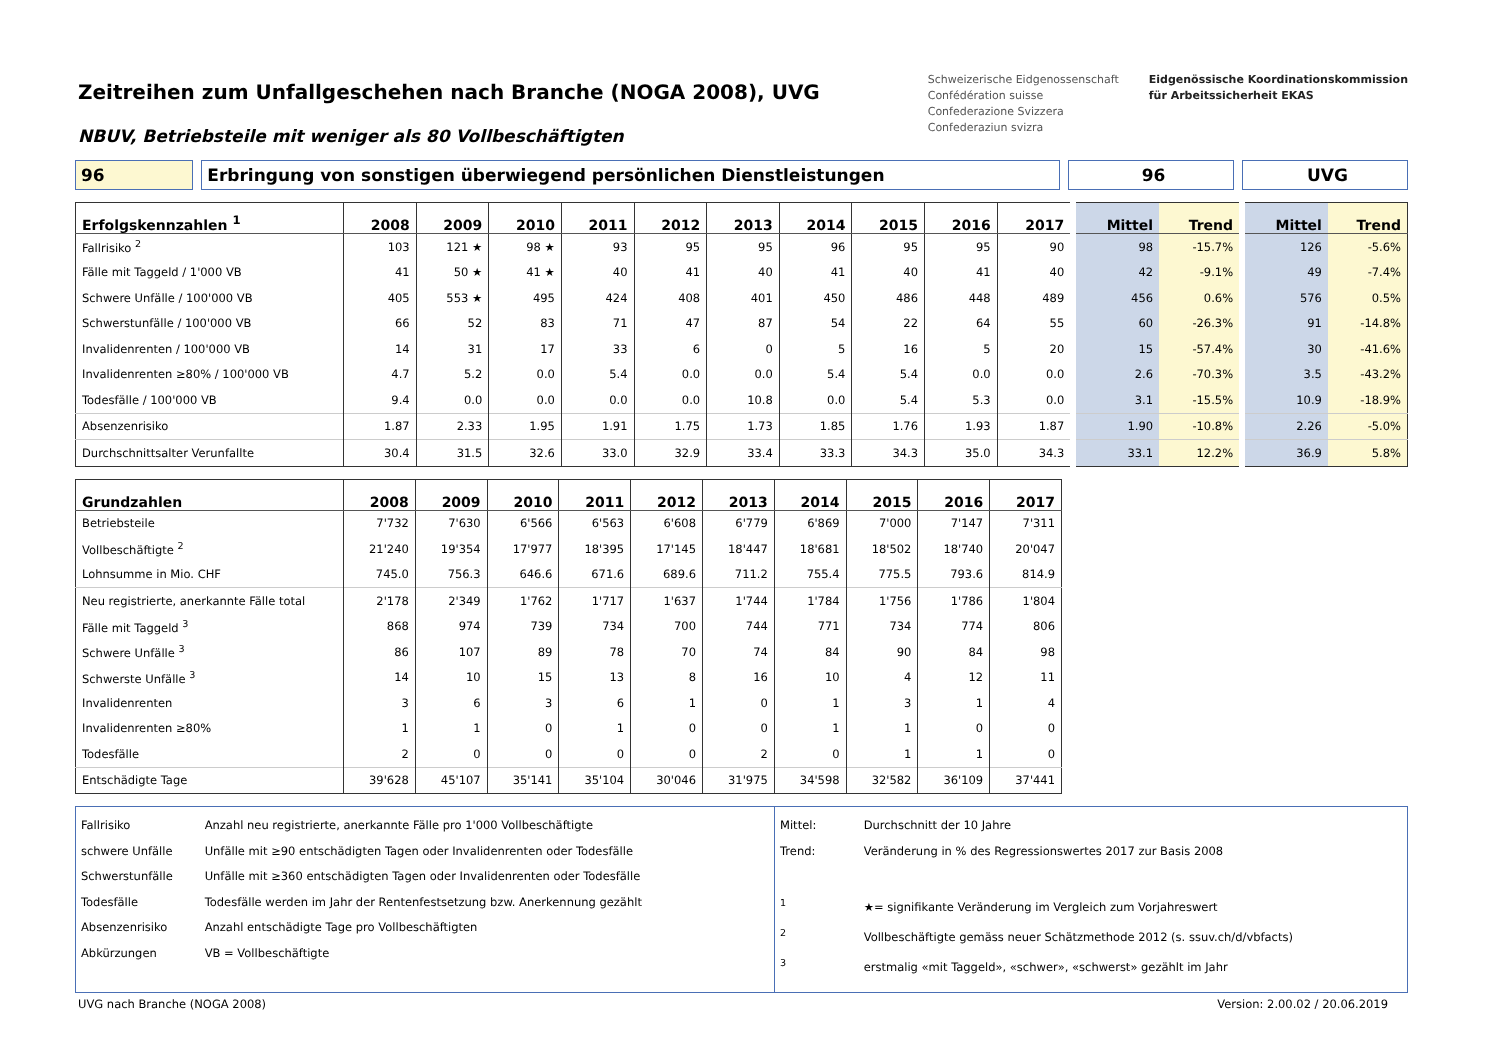Zeitreihen zum Unfallgeschehen nach Branche (NOGA 2008), UVG
NBUV, Betriebsteile mit weniger als 80 Vollbeschäftigten
Schweizerische Eidgenossenschaft
Confédération suisse
Confederazione Svizzera
Confederaziun svizra
Eidgenössische Koordinationskommission
für Arbeitssicherheit EKAS
96 Erbringung von sonstigen überwiegend persönlichen Dienstleistungen 96 UVG
| Erfolgskennzahlen <sup>1</sup> | 2008 | 2009 | 2010 | 2011 | 2012 | 2013 | 2014 | 2015 | 2016 | 2017 | Mittel | Trend | Mittel | Trend |
| --- | --- | --- | --- | --- | --- | --- | --- | --- | --- | --- | --- | --- | --- | --- |
| Fallrisiko <sup>2</sup> | 103 | 121 ★ | 98 ★ | 93 | 95 | 95 | 96 | 95 | 95 | 90 | 98 | -15.7% | 126 | -5.6% |
| Fälle mit Taggeld / 1'000 VB | 41 | 50 ★ | 41 ★ | 40 | 41 | 40 | 41 | 40 | 41 | 40 | 42 | -9.1% | 49 | -7.4% |
| Schwere Unfälle / 100'000 VB | 405 | 553 ★ | 495 | 424 | 408 | 401 | 450 | 486 | 448 | 489 | 456 | 0.6% | 576 | 0.5% |
| Schwerstunfälle / 100'000 VB | 66 | 52 | 83 | 71 | 47 | 87 | 54 | 22 | 64 | 55 | 60 | -26.3% | 91 | -14.8% |
| Invalidenrenten / 100'000 VB | 14 | 31 | 17 | 33 | 6 | 0 | 5 | 16 | 5 | 20 | 15 | -57.4% | 30 | -41.6% |
| Invalidenrenten ≥80% / 100'000 VB | 4.7 | 5.2 | 0.0 | 5.4 | 0.0 | 0.0 | 5.4 | 5.4 | 0.0 | 0.0 | 2.6 | -70.3% | 3.5 | -43.2% |
| Todesfälle / 100'000 VB | 9.4 | 0.0 | 0.0 | 0.0 | 0.0 | 10.8 | 0.0 | 5.4 | 5.3 | 0.0 | 3.1 | -15.5% | 10.9 | -18.9% |
| Absenzenrisiko | 1.87 | 2.33 | 1.95 | 1.91 | 1.75 | 1.73 | 1.85 | 1.76 | 1.93 | 1.87 | 1.90 | -10.8% | 2.26 | -5.0% |
| Durchschnittsalter Verunfallte | 30.4 | 31.5 | 32.6 | 33.0 | 32.9 | 33.4 | 33.3 | 34.3 | 35.0 | 34.3 | 33.1 | 12.2% | 36.9 | 5.8% |
| Grundzahlen | 2008 | 2009 | 2010 | 2011 | 2012 | 2013 | 2014 | 2015 | 2016 | 2017 |
| --- | --- | --- | --- | --- | --- | --- | --- | --- | --- | --- |
| Betriebsteile | 7'732 | 7'630 | 6'566 | 6'563 | 6'608 | 6'779 | 6'869 | 7'000 | 7'147 | 7'311 |
| Vollbeschäftigte <sup>2</sup> | 21'240 | 19'354 | 17'977 | 18'395 | 17'145 | 18'447 | 18'681 | 18'502 | 18'740 | 20'047 |
| Lohnsumme in Mio. CHF | 745.0 | 756.3 | 646.6 | 671.6 | 689.6 | 711.2 | 755.4 | 775.5 | 793.6 | 814.9 |
| Neu registrierte, anerkannte Fälle total | 2'178 | 2'349 | 1'762 | 1'717 | 1'637 | 1'744 | 1'784 | 1'756 | 1'786 | 1'804 |
| Fälle mit Taggeld <sup>3</sup> | 868 | 974 | 739 | 734 | 700 | 744 | 771 | 734 | 774 | 806 |
| Schwere Unfälle <sup>3</sup> | 86 | 107 | 89 | 78 | 70 | 74 | 84 | 90 | 84 | 98 |
| Schwerste Unfälle <sup>3</sup> | 14 | 10 | 15 | 13 | 8 | 16 | 10 | 4 | 12 | 11 |
| Invalidenrenten | 3 | 6 | 3 | 6 | 1 | 0 | 1 | 3 | 1 | 4 |
| Invalidenrenten ≥80% | 1 | 1 | 0 | 1 | 0 | 0 | 1 | 1 | 0 | 0 |
| Todesfälle | 2 | 0 | 0 | 0 | 0 | 2 | 0 | 1 | 1 | 0 |
| Entschädigte Tage | 39'628 | 45'107 | 35'141 | 35'104 | 30'046 | 31'975 | 34'598 | 32'582 | 36'109 | 37'441 |
Fallrisiko Anzahl neu registrierte, anerkannte Fälle pro 1'000 Vollbeschäftigte
schwere Unfälle Unfälle mit ≥90 entschädigten Tagen oder Invalidenrenten oder Todesfälle
Schwerstunfälle Unfälle mit ≥360 entschädigten Tagen oder Invalidenrenten oder Todesfälle
Todesfälle Todesfälle werden im Jahr der Rentenfestsetzung bzw. Anerkennung gezählt
Absenzenrisiko Anzahl entschädigte Tage pro Vollbeschäftigten
Abkürzungen VB = Vollbeschäftigte
Mittel: Durchschnitt der 10 Jahre
Trend: Veränderung in % des Regressionswertes 2017 zur Basis 2008
<sup>1</sup> ★= signifikante Veränderung im Vergleich zum Vorjahreswert
<sup>2</sup> Vollbeschäftigte gemäss neuer Schätzmethode 2012 (s. ssuv.ch/d/vbfacts)
<sup>3</sup> erstmalig «mit Taggeld», «schwer», «schwerst» gezählt im Jahr
UVG nach Branche (NOGA 2008) Version: 2.00.02 / 20.06.2019